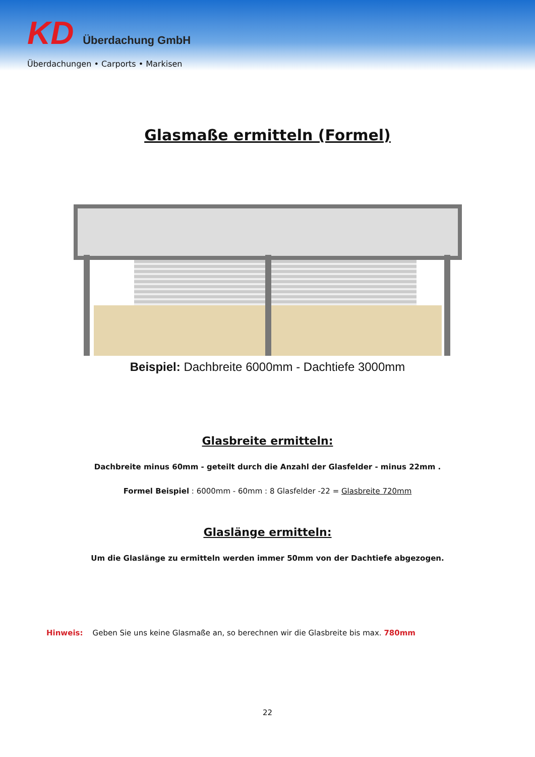KD Überdachung GmbH
Überdachungen • Carports • Markisen
Glasmaße ermitteln (Formel)
Beispiel: Dachbreite 6000mm - Dachtiefe 3000mm
Glasbreite ermitteln:
Dachbreite minus 60mm - geteilt durch die Anzahl der Glasfelder - minus 22mm .
Formel Beispiel : 6000mm - 60mm : 8 Glasfelder -22 = Glasbreite 720mm
Glaslänge ermitteln:
Um die Glaslänge zu ermitteln werden immer 50mm von der Dachtiefe abgezogen.
Hinweis: Geben Sie uns keine Glasmaße an, so berechnen wir die Glasbreite bis max. 780mm
22